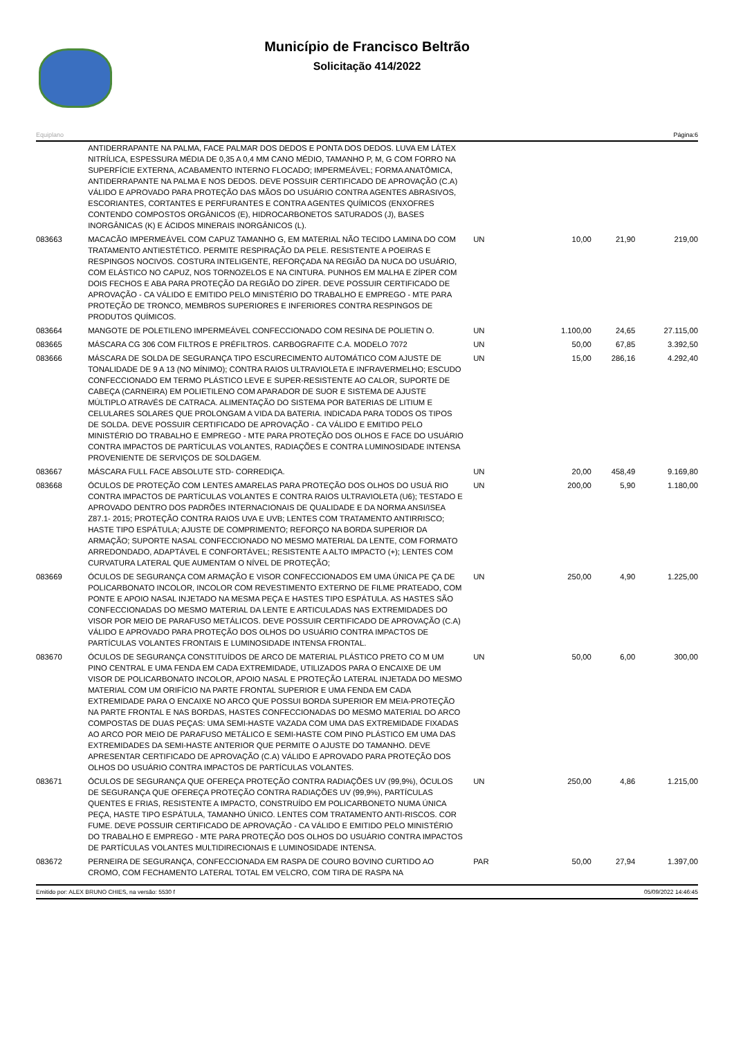Município de Francisco Beltrão
Solicitação 414/2022
Equiplano Página:6
| | ANTIDERRAPANTE NA PALMA, FACE PALMAR DOS DEDOS E PONTA DOS DEDOS. LUVA EM LÁTEX NITRÍLICA, ESPESSURA MÉDIA DE 0,35 A 0,4 MM CANO MÉDIO, TAMANHO P, M, G COM FORRO NA SUPERFÍCIE EXTERNA, ACABAMENTO INTERNO FLOCADO; IMPERMEÁVEL; FORMA ANATÔMICA, ANTIDERRAPANTE NA PALMA E NOS DEDOS. DEVE POSSUIR CERTIFICADO DE APROVAÇÃO (C.A) VÁLIDO E APROVADO PARA PROTEÇÃO DAS MÃOS DO USUÁRIO CONTRA AGENTES ABRASIVOS, ESCORIANTES, CORTANTES E PERFURANTES E CONTRA AGENTES QUÍMICOS (ENXOFRES CONTENDO COMPOSTOS ORGÂNICOS (E), HIDROCARBONETOS SATURADOS (J), BASES INORGÂNICAS (K) E ÁCIDOS MINERAIS INORGÂNICOS (L). | | | | |
| 083663 | MACACÃO IMPERMEÁVEL COM CAPUZ TAMANHO G, EM MATERIAL NÃO TECIDO LAMINA DO COM TRATAMENTO ANTIESTÉTICO. PERMITE RESPIRAÇÃO DA PELE. RESISTENTE A POEIRAS E RESPINGOS NOCIVOS. COSTURA INTELIGENTE, REFORÇADA NA REGIÃO DA NUCA DO USUÁRIO, COM ELÁSTICO NO CAPUZ, NOS TORNOZELOS E NA CINTURA. PUNHOS EM MALHA E ZÍPER COM DOIS FECHOS E ABA PARA PROTEÇÃO DA REGIÃO DO ZÍPER. DEVE POSSUIR CERTIFICADO DE APROVAÇÃO - CA VÁLIDO E EMITIDO PELO MINISTÉRIO DO TRABALHO E EMPREGO - MTE PARA PROTEÇÃO DE TRONCO, MEMBROS SUPERIORES E INFERIORES CONTRA RESPINGOS DE PRODUTOS QUÍMICOS. | UN | 10,00 | 21,90 | 219,00 |
| 083664 | MANGOTE DE POLETILENO IMPERMEÁVEL CONFECCIONADO COM RESINA DE POLIETIN O. | UN | 1.100,00 | 24,65 | 27.115,00 |
| 083665 | MÁSCARA CG 306 COM FILTROS E PRÉFILTROS. CARBOGRAFITE C.A. MODELO 7072 | UN | 50,00 | 67,85 | 3.392,50 |
| 083666 | MÁSCARA DE SOLDA DE SEGURANÇA TIPO ESCURECIMENTO AUTOMÁTICO COM AJUSTE DE TONALIDADE DE 9 A 13 (NO MÍNIMO); CONTRA RAIOS ULTRAVIOLETA E INFRAVERMELHO; ESCUDO CONFECCIONADO EM TERMO PLÁSTICO LEVE E SUPER-RESISTENTE AO CALOR, SUPORTE DE CABEÇA (CARNEIRA) EM POLIETILENO COM APARADOR DE SUOR E SISTEMA DE AJUSTE MÚLTIPLO ATRAVÉS DE CATRACA. ALIMENTAÇÃO DO SISTEMA POR BATERIAS DE LITIUM E CELULARES SOLARES QUE PROLONGAM A VIDA DA BATERIA. INDICADA PARA TODOS OS TIPOS DE SOLDA. DEVE POSSUIR CERTIFICADO DE APROVAÇÃO - CA VÁLIDO E EMITIDO PELO MINISTÉRIO DO TRABALHO E EMPREGO - MTE PARA PROTEÇÃO DOS OLHOS E FACE DO USUÁRIO CONTRA IMPACTOS DE PARTÍCULAS VOLANTES, RADIAÇÕES E CONTRA LUMINOSIDADE INTENSA PROVENIENTE DE SERVIÇOS DE SOLDAGEM. | UN | 15,00 | 286,16 | 4.292,40 |
| 083667 | MÁSCARA FULL FACE ABSOLUTE STD- CORREDIÇA. | UN | 20,00 | 458,49 | 9.169,80 |
| 083668 | ÓCULOS DE PROTEÇÃO COM LENTES AMARELAS PARA PROTEÇÃO DOS OLHOS DO USUÁ RIO CONTRA IMPACTOS DE PARTÍCULAS VOLANTES E CONTRA RAIOS ULTRAVIOLETA (U6); TESTADO E APROVADO DENTRO DOS PADRÕES INTERNACIONAIS DE QUALIDADE E DA NORMA ANSI/ISEA Z87.1- 2015; PROTEÇÃO CONTRA RAIOS UVA E UVB; LENTES COM TRATAMENTO ANTIRRISCO; HASTE TIPO ESPÁTULA; AJUSTE DE COMPRIMENTO; REFORÇO NA BORDA SUPERIOR DA ARMAÇÃO; SUPORTE NASAL CONFECCIONADO NO MESMO MATERIAL DA LENTE, COM FORMATO ARREDONDADO, ADAPTÁVEL E CONFORTÁVEL; RESISTENTE A ALTO IMPACTO (+); LENTES COM CURVATURA LATERAL QUE AUMENTAM O NÍVEL DE PROTEÇÃO; | UN | 200,00 | 5,90 | 1.180,00 |
| 083669 | ÓCULOS DE SEGURANÇA COM ARMAÇÃO E VISOR CONFECCIONADOS EM UMA ÚNICA PE ÇA DE POLICARBONATO INCOLOR, INCOLOR COM REVESTIMENTO EXTERNO DE FILME PRATEADO, COM PONTE E APOIO NASAL INJETADO NA MESMA PEÇA E HASTES TIPO ESPÁTULA. AS HASTES SÃO CONFECCIONADAS DO MESMO MATERIAL DA LENTE E ARTICULADAS NAS EXTREMIDADES DO VISOR POR MEIO DE PARAFUSO METÁLICOS. DEVE POSSUIR CERTIFICADO DE APROVAÇÃO (C.A) VÁLIDO E APROVADO PARA PROTEÇÃO DOS OLHOS DO USUÁRIO CONTRA IMPACTOS DE PARTÍCULAS VOLANTES FRONTAIS E LUMINOSIDADE INTENSA FRONTAL. | UN | 250,00 | 4,90 | 1.225,00 |
| 083670 | ÓCULOS DE SEGURANÇA CONSTITUÍDOS DE ARCO DE MATERIAL PLÁSTICO PRETO CO M UM PINO CENTRAL E UMA FENDA EM CADA EXTREMIDADE, UTILIZADOS PARA O ENCAIXE DE UM VISOR DE POLICARBONATO INCOLOR, APOIO NASAL E PROTEÇÃO LATERAL INJETADA DO MESMO MATERIAL COM UM ORIFÍCIO NA PARTE FRONTAL SUPERIOR E UMA FENDA EM CADA EXTREMIDADE PARA O ENCAIXE NO ARCO QUE POSSUI BORDA SUPERIOR EM MEIA-PROTEÇÃO NA PARTE FRONTAL E NAS BORDAS, HASTES CONFECCIONADAS DO MESMO MATERIAL DO ARCO COMPOSTAS DE DUAS PEÇAS: UMA SEMI-HASTE VAZADA COM UMA DAS EXTREMIDADE FIXADAS AO ARCO POR MEIO DE PARAFUSO METÁLICO E SEMI-HASTE COM PINO PLÁSTICO EM UMA DAS EXTREMIDADES DA SEMI-HASTE ANTERIOR QUE PERMITE O AJUSTE DO TAMANHO. DEVE APRESENTAR CERTIFICADO DE APROVAÇÃO (C.A) VÁLIDO E APROVADO PARA PROTEÇÃO DOS OLHOS DO USUÁRIO CONTRA IMPACTOS DE PARTÍCULAS VOLANTES. | UN | 50,00 | 6,00 | 300,00 |
| 083671 | ÓCULOS DE SEGURANÇA QUE OFEREÇA PROTEÇÃO CONTRA RADIAÇÕES UV (99,9%), ÓCULOS DE SEGURANÇA QUE OFEREÇA PROTEÇÃO CONTRA RADIAÇÕES UV (99,9%), PARTÍCULAS QUENTES E FRIAS, RESISTENTE A IMPACTO, CONSTRUÍDO EM POLICARBONETO NUMA ÚNICA PEÇA, HASTE TIPO ESPÁTULA, TAMANHO ÚNICO. LENTES COM TRATAMENTO ANTI-RISCOS. COR FUME. DEVE POSSUIR CERTIFICADO DE APROVAÇÃO - CA VÁLIDO E EMITIDO PELO MINISTÉRIO DO TRABALHO E EMPREGO - MTE PARA PROTEÇÃO DOS OLHOS DO USUÁRIO CONTRA IMPACTOS DE PARTÍCULAS VOLANTES MULTIDIRECIONAIS E LUMINOSIDADE INTENSA. | UN | 250,00 | 4,86 | 1.215,00 |
| 083672 | PERNEIRA DE SEGURANÇA, CONFECCIONADA EM RASPA DE COURO BOVINO CURTIDO AO CROMO, COM FECHAMENTO LATERAL TOTAL EM VELCRO, COM TIRA DE RASPA NA | PAR | 50,00 | 27,94 | 1.397,00 |
Emitido por: ALEX BRUNO CHIES, na versão: 5530 f 05/09/2022 14:46:45